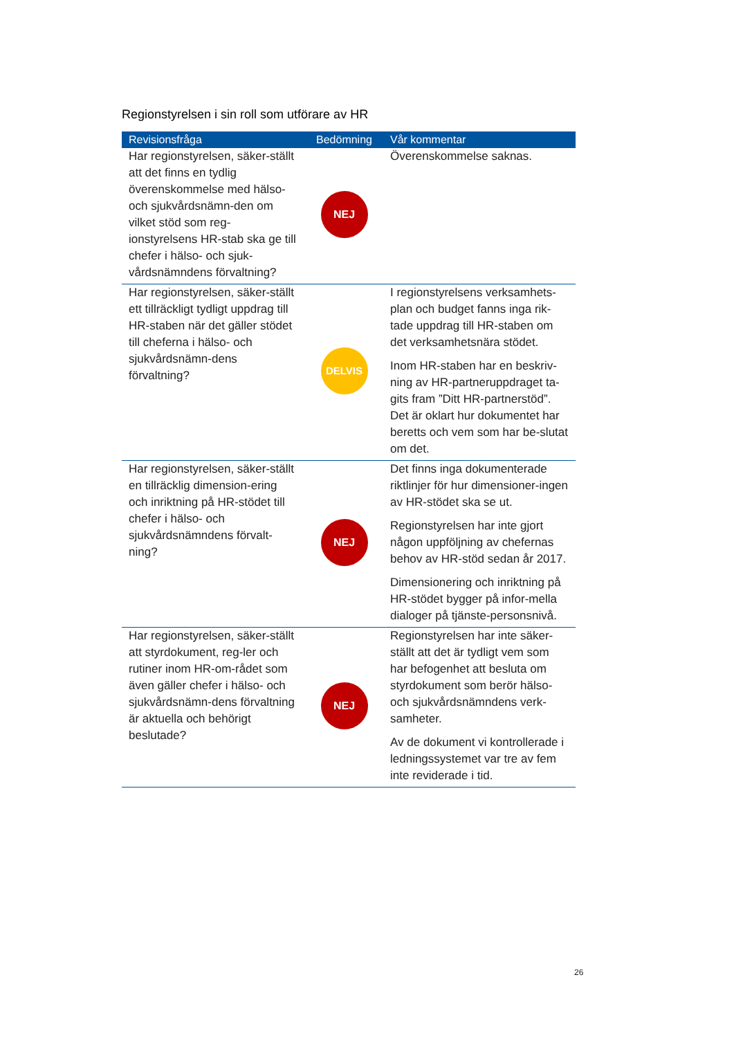Regionstyrelsen i sin roll som utförare av HR
| Revisionsfråga | Bedömning | Vår kommentar |
| --- | --- | --- |
| Har regionstyrelsen, säker-ställt att det finns en tydlig överenskommelse med hälso- och sjukvårdsnämn-den om vilket stöd som reg-ionstyrelsens HR-stab ska ge till chefer i hälso- och sjuk-vårdsnämndens förvaltning? | NEJ | Överenskommelse saknas. |
| Har regionstyrelsen, säker-ställt ett tillräckligt tydligt uppdrag till HR-staben när det gäller stödet till cheferna i hälso- och sjukvårdsnämn-dens förvaltning? | DELVIS | I regionstyrelsens verksamhets-plan och budget fanns inga rik-tade uppdrag till HR-staben om det verksamhetsnära stödet. Inom HR-staben har en beskriv-ning av HR-partneruppdraget ta-gits fram ”Ditt HR-partnerstöd”. Det är oklart hur dokumentet har beretts och vem som har be-slutat om det. |
| Har regionstyrelsen, säker-ställt en tillräcklig dimension-ering och inriktning på HR-stödet till chefer i hälso- och sjukvårdsnämndens förvalt-ning? | NEJ | Det finns inga dokumenterade riktlinjer för hur dimensioner-ingen av HR-stödet ska se ut. Regionstyrelsen har inte gjort någon uppföljning av chefernas behov av HR-stöd sedan år 2017. Dimensionering och inriktning på HR-stödet bygger på infor-mella dialoger på tjänste-personsnivå. |
| Har regionstyrelsen, säker-ställt att styrdokument, reg-ler och rutiner inom HR-om-rådet som även gäller chefer i hälso- och sjukvårdsnämn-dens förvaltning är aktuella och behörigt beslutade? | NEJ | Regionstyrelsen har inte säker-ställt att det är tydligt vem som har befogenhet att besluta om styrdokument som berör hälso- och sjukvårdsnämndens verk-samheter. Av de dokument vi kontrollerade i ledningssystemet var tre av fem inte reviderade i tid. |
26